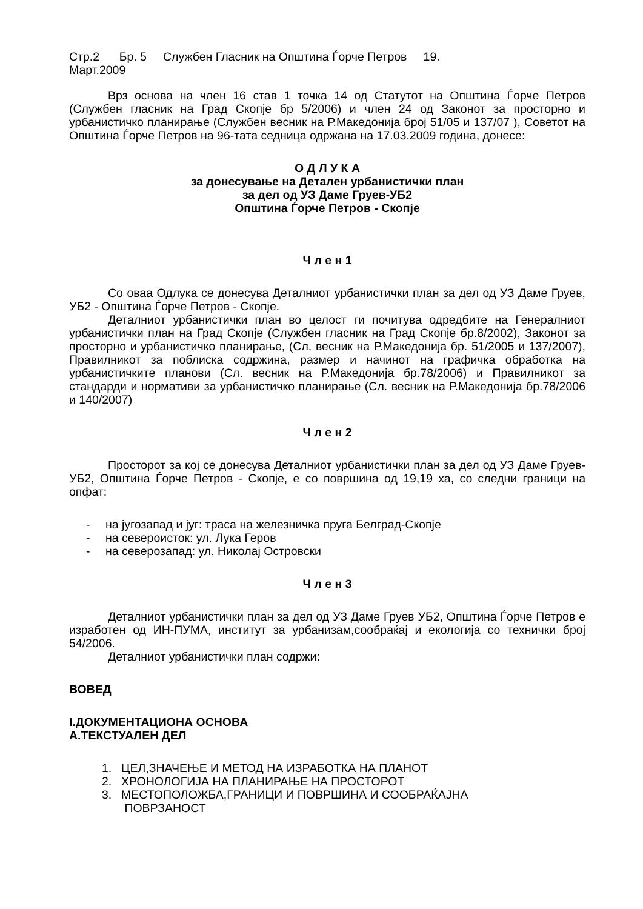Стр.2 Бр. 5 Службен Гласник на Општина Ѓорче Петров 19.
Март.2009
Врз основа на член 16 став 1 точка 14 од Статутот на Општина Ѓорче Петров (Службен гласник на Град Скопје бр 5/2006) и член 24 од Законот за просторно и урбанистичко планирање (Службен весник на Р.Македонија број 51/05 и 137/07 ), Советот на Општина Ѓорче Петров на 96-тата седница одржана на 17.03.2009 година, донесе:
О Д Л У К А
за донесување на Детален урбанистички план
за дел од УЗ Даме Груев-УБ2
Општина Ѓорче Петров - Скопје
Ч л е н 1
Со оваа Одлука се донесува Деталниот урбанистички план за дел од УЗ Даме Груев, УБ2 - Општина Ѓорче Петров - Скопје.
Деталниот урбанистички план во целост ги почитува одредбите на Генералниот урбанистички план на Град Скопје (Службен гласник на Град Скопје бр.8/2002), Законот за просторно и урбанистичко планирање, (Сл. весник на Р.Македонија бр. 51/2005 и 137/2007), Правилникот за поблиска содржина, размер и начинот на графичка обработка на урбанистичките планови (Сл. весник на Р.Македонија бр.78/2006) и Правилникот за стандарди и нормативи за урбанистичко планирање (Сл. весник на Р.Македонија бр.78/2006 и 140/2007)
Ч л е н 2
Просторот за кој се донесува Деталниот урбанистички план за дел од УЗ Даме Груев-УБ2, Општина Ѓорче Петров - Скопје, е со површина од 19,19 ха, со следни граници на опфат:
- на југозапад и југ: траса на железничка пруга Белград-Скопје
- на североисток: ул. Лука Геров
- на северозапад: ул. Николај Островски
Ч л е н 3
Деталниот урбанистички план за дел од УЗ Даме Груев УБ2, Општина Ѓорче Петров е изработен од ИН-ПУМА, институт за урбанизам,сообраќај и екологија со технички број 54/2006.
Деталниот урбанистички план содржи:
ВОВЕД
I.ДОКУМЕНТАЦИОНА ОСНОВА
А.ТЕКСТУАЛЕН ДЕЛ
1. ЦЕЛ,ЗНАЧЕЊЕ И МЕТОД НА ИЗРАБОТКА НА ПЛАНОТ
2. ХРОНОЛОГИЈА НА ПЛАНИРАЊЕ НА ПРОСТОРОТ
3. МЕСТОПОЛОЖБА,ГРАНИЦИ И ПОВРШИНА И СООБРАЌАЈНА
ПОВРЗАНОСТ